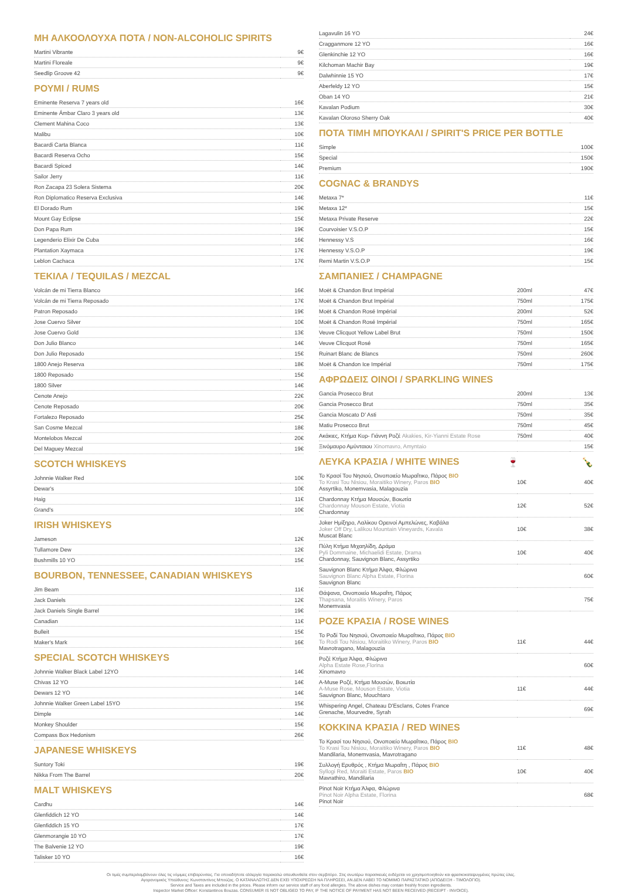ΜΗ ΑΛΚΟΟΛΟΥΧΑ ΠΟΤΑ / NON-ALCOHOLIC SPIRITS
| Martini Vibrante | 9€ |
| Martini Floreale | 9€ |
| Seedlip Groove 42 | 9€ |
ΡΟΥΜΙ / RUMS
| Eminente Reserva 7 years old | 16€ |
| Eminente Ámbar Claro 3 years old | 13€ |
| Clement Mahina Coco | 13€ |
| Malibu | 10€ |
| Bacardi Carta Blanca | 11€ |
| Bacardi Reserva Ocho | 15€ |
| Bacardi Spiced | 14€ |
| Sailor Jerry | 11€ |
| Ron Zacapa 23 Solera Sistema | 20€ |
| Ron Diplomatico Reserva Exclusiva | 14€ |
| El Dorado Rum | 19€ |
| Mount Gay Eclipse | 15€ |
| Don Papa Rum | 19€ |
| Legenderio Elixir De Cuba | 16€ |
| Plantation Xaymaca | 17€ |
| Leblon Cachaca | 17€ |
ΤΕΚΙΛΑ / TEQUILAS / MEZCAL
| Volcán de mi Tierra Blanco | 16€ |
| Volcán de mi Tierra Reposado | 17€ |
| Patron Reposado | 19€ |
| Jose Cuervo Silver | 10€ |
| Jose Cuervo Gold | 13€ |
| Don Julio Blanco | 14€ |
| Don Julio Reposado | 15€ |
| 1800 Anejo Reserva | 18€ |
| 1800 Reposado | 15€ |
| 1800 Silver | 14€ |
| Cenote Anejo | 22€ |
| Cenote Reposado | 20€ |
| Fortalezo Reposado | 25€ |
| San Cosme Mezcal | 18€ |
| Montelobos Mezcal | 20€ |
| Del Maguey Mezcal | 19€ |
SCOTCH WHISKEYS
| Johnnie Walker Red | 10€ |
| Dewar's | 10€ |
| Haig | 11€ |
| Grand's | 10€ |
IRISH WHISKEYS
| Jameson | 12€ |
| Tullamore Dew | 12€ |
| Bushmills 10 YO | 15€ |
BOURBON, TENNESSEE, CANADIAN WHISKEYS
| Jim Beam | 11€ |
| Jack Daniels | 12€ |
| Jack Daniels Single Barrel | 19€ |
| Canadian | 11€ |
| Bulleit | 15€ |
| Maker's Mark | 16€ |
SPECIAL SCOTCH WHISKEYS
| Johnnie Walker Black Label 12YO | 14€ |
| Chivas 12 YO | 14€ |
| Dewars 12 YO | 14€ |
| Johnnie Walker Green Label 15YO | 15€ |
| Dimple | 14€ |
| Monkey Shoulder | 15€ |
| Compass Box Hedonism | 26€ |
JAPANESE WHISKEYS
| Suntory Toki | 19€ |
| Nikka From The Barrel | 20€ |
MALT WHISKEYS
| Cardhu | 14€ |
| Glenfiddich 12 YO | 14€ |
| Glenfiddich 15 YO | 17€ |
| Glenmorangie 10 YO | 17€ |
| The Balvenie 12 YO | 19€ |
| Talisker 10 YO | 16€ |
| Lagavulin 16 YO | 24€ |
| Cragganmore 12 YO | 16€ |
| Glenkinchie 12 YO | 16€ |
| Kilchoman Machir Bay | 19€ |
| Dalwhinnie 15 YO | 17€ |
| Aberfeldy 12 YO | 15€ |
| Oban 14 YO | 21€ |
| Kavalan Podium | 30€ |
| Kavalan Oloroso Sherry Oak | 40€ |
ΠΟΤΑ ΤΙΜΗ ΜΠΟΥΚΑΛΙ / SPIRIT'S PRICE PER BOTTLE
| Simple | 100€ |
| Special | 150€ |
| Premium | 190€ |
COGNAC & BRANDYS
| Metaxa 7* | 11€ |
| Metaxa 12* | 15€ |
| Metaxa Private Reserve | 22€ |
| Courvoisier V.S.O.P | 15€ |
| Hennessy V.S | 16€ |
| Hennessy V.S.O.P | 19€ |
| Remi Martin V.S.O.P | 15€ |
ΣΑΜΠΑΝΙΕΣ / CHAMPAGNE
| Moët & Chandon Brut Impérial | 200ml | 47€ |
| Moët & Chandon Brut Impérial | 750ml | 175€ |
| Moët & Chandon Rosé Impérial | 200ml | 52€ |
| Moët & Chandon Rosé Impérial | 750ml | 165€ |
| Veuve Clicquot Yellow Label Brut | 750ml | 150€ |
| Veuve Clicquot Rosé | 750ml | 165€ |
| Ruinart Blanc de Blancs | 750ml | 260€ |
| Moët & Chandon Ice Impérial | 750ml | 175€ |
ΑΦΡΩΔΕΙΣ ΟΙΝΟΙ / SPARKLING WINES
| Gancia Prosecco Brut | 200ml | 13€ |
| Gancia Prosecco Brut | 750ml | 35€ |
| Gancia Moscato D' Asti | 750ml | 35€ |
| Matiu Prosecco Brut | 750ml | 45€ |
| Ακάκιες, Κτήμα Κυρ- Γιάννη Ροζέ Akakies, Kir-Yianni Estate Rose | 750ml | 40€ |
| Ξινόμαυρο Αμύνταιου Xinomavro, Amyntaio | | 15€ |
ΛΕΥΚΑ ΚΡΑΣΙΑ / WHITE WINES 🍷 🍾
| Το Κρασί Του Νησιού, Οινοποιείο Μωραΐτικο, Πάρος BIO To Krasi Tou Nisiou, Moraitiko Winery, Paros BIO Assyrtiko, Monemvasia, Malagouzia | 10€ | 40€ |
| Chardonnay Κτήμα Μουσών, Βοιωτία Chardonnay Mouson Estate, Viotia Chardonnay | 12€ | 52€ |
| Joker Ημίξηρο, Λαλίκου Ορεινοί Αμπελώνες, Καβάλα Joker Off Dry, Lalikou Mountain Vineyards, Kavala Muscat Blanc | 10€ | 38€ |
| Πύλη Κτήμα Μιχαηλίδη, Δράμα Pyli Dommaine, Michaelidi Estate, Drama Chardonnay, Sauvignon Blanc, Assyrtiko | 10€ | 40€ |
| Sauvignon Blanc Κτήμα Άλφα, Φλώρινα Sauvignon Blanc Alpha Estate, Florina Sauvignon Blanc | | 60€ |
| Θάψανα, Οινοποιείο Μωραΐτη, Πάρος Thapsana, Moraitis Winery, Paros Monemvasia | | 75€ |
ΡΟΖΕ ΚΡΑΣΙΑ / ROSE WINES
| Το Ροδί Του Νησιού, Οινοποιείο Μωραΐτικο, Πάρος BIO To Rodi Tou Nisiou, Moraitiko Winery, Paros BIO Mavrotragano, Malagouzia | 11€ | 44€ |
| Ροζέ Κτήμα Άλφα, Φλώρινα Alpha Estate Rose,Florina Xinomavro | | 60€ |
| A-Muse Ροζέ, Κτήμα Μουσών, Βοιωτία A-Muse Rose, Mouson Estate, Viotia Sauvignon Blanc, Mouchtaro | 11€ | 44€ |
| Whispering Angel, Chateau D'Esclans, Cotes France Grenache, Mourvedre, Syrah | | 69€ |
ΚΟΚΚΙΝΑ ΚΡΑΣΙΑ / RED WINES
| Το Κρασί του Νησιού, Οινοποιείο Μωραΐτικο, Πάρος BIO To Krasi Tou Nisiou, Moraitiko Winery, Paros BIO Mandilaria, Monemvasia, Mavrotragano | 11€ | 48€ |
| Συλλογή Ερυθρός , Κτήμα Μωραΐτη , Πάρος BIO Syllogi Red, Moraiti Estate, Paros BIO Mavrathiro, Mandilaria | 10€ | 40€ |
| Pinot Noir Κτήμα Άλφα, Φλώρινα Pinot Noir Alpha Estate, Florina Pinot Noir | | 68€ |
Οι τιμές συμπεριλαμβάνουν όλες τις νόμιμες επιβαρύνσεις. Για οποιαδήποτε αλλεργία παρακαλώ απευθυνθείτε στον σερβιτόρο. Στις ανωτέρω παρασκευές ενδέχεται να χρησιμοποιηθούν και φρεσκοκατεψυγμένες πρώτες ύλες.
Αγορανομικός Υπεύθυνος: Κωνσταντίνος Μπούζας. Ο ΚΑΤΑΝΑΛΩΤΗΣ ΔΕΝ ΕΧΕΙ ΥΠΟΧΡΕΩΣΗ ΝΑ ΠΛΗΡΩΣΕΙ, ΑΝ ΔΕΝ ΛΑΒΕΙ ΤΟ ΝΟΜΙΜΟ ΠΑΡΑΣΤΑΤΙΚΟ (ΑΠΟΔΕΙΞΗ - ΤΙΜΟΛΟΓΙΟ).
Service and Taxes are included in the prices. Please inform our service staff of any food allergies. The above dishes may contain freshly frozen ingredients.
Inspector Market Officer: Konstantinos Bouzas. CONSUMER IS NOT OBLIGED TO PAY, IF THE NOTICE OF PAYMENT HAS NOT BEEN RECEIVED (RECEIPT - INVOICE).